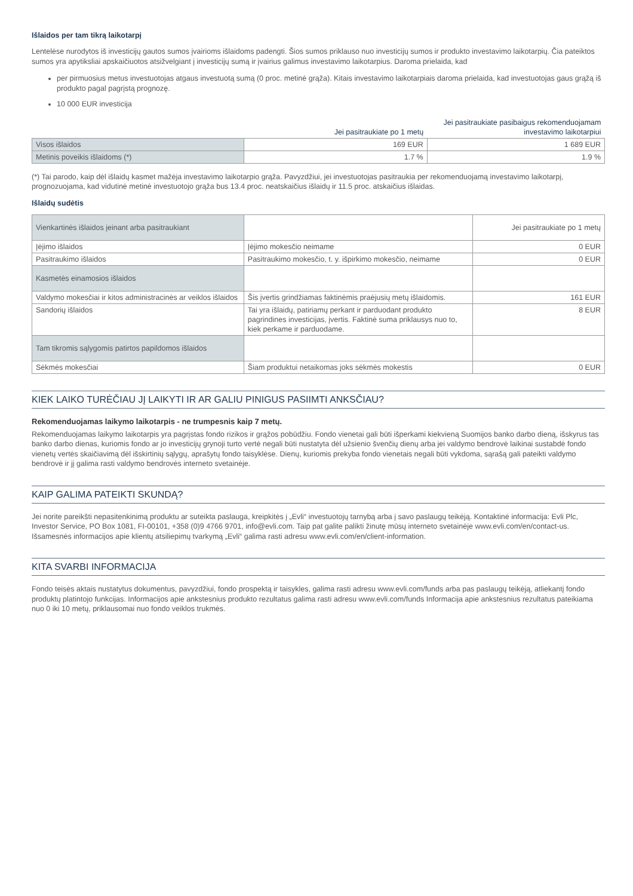Išlaidos per tam tikrą laikotarpį
Lentelėse nurodytos iš investicijų gautos sumos įvairioms išlaidoms padengti. Šios sumos priklauso nuo investicijų sumos ir produkto investavimo laikotarpių. Čia pateiktos sumos yra apytiksliai apskaičiuotos atsižvelgiant į investicijų sumą ir įvairius galimus investavimo laikotarpius. Daroma prielaida, kad
per pirmuosius metus investuotojas atgaus investuotą sumą (0 proc. metinė grąža). Kitais investavimo laikotarpiais daroma prielaida, kad investuotojas gaus grąžą iš produkto pagal pagrįstą prognozę.
10 000 EUR investicija
| | Jei pasitraukiate po 1 metų | Jei pasitraukiate pasibaigus rekomenduojamam investavimo laikotarpiui |
| Visos išlaidos | 169 EUR | 1 689 EUR |
| Metinis poveikis išlaidoms (*) | 1.7 % | 1.9 % |
(*) Tai parodo, kaip dėl išlaidų kasmet mažėja investavimo laikotarpio grąža. Pavyzdžiui, jei investuotojas pasitraukia per rekomenduojamą investavimo laikotarpį, prognozuojama, kad vidutinė metinė investuotojo grąža bus 13.4 proc. neatskaičius išlaidų ir 11.5 proc. atskaičius išlaidas.
Išlaidų sudėtis
| Vienkartinės išlaidos įeinant arba pasitraukiant | | Jei pasitraukiate po 1 metų |
| Įėjimo išlaidos | Įėjimo mokesčio neimame | 0 EUR |
| Pasitraukimo išlaidos | Pasitraukimo mokesčio, t. y. išpirkimo mokesčio, neimame | 0 EUR |
| Kasmetės einamosios išlaidos | | |
| Valdymo mokesčiai ir kitos administracinės ar veiklos išlaidos | Šis įvertis grindžiamas faktinėmis praėjusių metų išlaidomis. | 161 EUR |
| Sandorių išlaidos | Tai yra išlaidų, patiriamų perkant ir parduodant produkto pagrindines investicijas, įvertis. Faktinė suma priklausys nuo to, kiek perkame ir parduodame. | 8 EUR |
| Tam tikromis sąlygomis patirtos papildomos išlaidos | | |
| Sėkmės mokesčiai | Šiam produktui netaikomas joks sėkmės mokestis | 0 EUR |
KIEK LAIKO TURĖČIAU JĮ LAIKYTI IR AR GALIU PINIGUS PASIIMTI ANKSČIAU?
Rekomenduojamas laikymo laikotarpis - ne trumpesnis kaip 7 metų.
Rekomenduojamas laikymo laikotarpis yra pagrįstas fondo rizikos ir grąžos pobūdžiu. Fondo vienetai gali būti išperkami kiekvieną Suomijos banko darbo dieną, išskyrus tas banko darbo dienas, kuriomis fondo ar jo investicijų grynoji turto vertė negali būti nustatyta dėl užsienio švenčių dienų arba jei valdymo bendrovė laikinai sustabdė fondo vienetų vertės skaičiavimą dėl išskirtinių sąlygų, aprašytų fondo taisyklėse. Dienų, kuriomis prekyba fondo vienetais negali būti vykdoma, sąrašą gali pateikti valdymo bendrovė ir jį galima rasti valdymo bendrovės interneto svetainėje.
KAIP GALIMA PATEIKTI SKUNDĄ?
Jei norite pareikšti nepasitenkinimą produktu ar suteikta paslauga, kreipkitės į „Evli“ investuotojų tarnybą arba į savo paslaugų teikėją. Kontaktinė informacija: Evli Plc, Investor Service, PO Box 1081, FI-00101, +358 (0)9 4766 9701, info@evli.com. Taip pat galite palikti žinutę mūsų interneto svetainėje www.evli.com/en/contact-us. Išsamesnės informacijos apie klientų atsiliepimų tvarkymą „Evli“ galima rasti adresu www.evli.com/en/client-information.
KITA SVARBI INFORMACIJA
Fondo teisės aktais nustatytus dokumentus, pavyzdžiui, fondo prospektą ir taisykles, galima rasti adresu www.evli.com/funds arba pas paslaugų teikėją, atliekantį fondo produktų platintojo funkcijas. Informacijos apie ankstesnius produkto rezultatus galima rasti adresu www.evli.com/funds Informacija apie ankstesnius rezultatus pateikiama nuo 0 iki 10 metų, priklausomai nuo fondo veiklos trukmės.